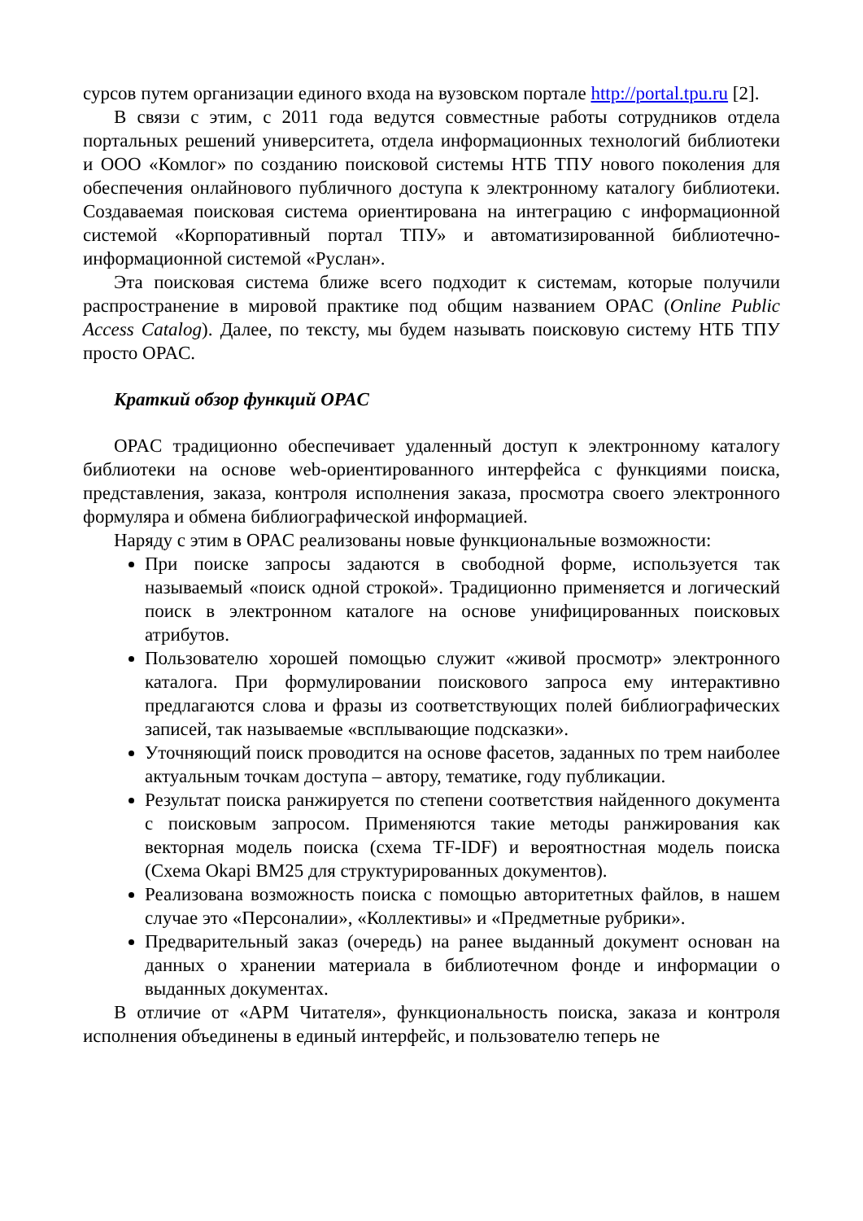сурсов путем организации единого входа на вузовском портале http://portal.tpu.ru [2].
В связи с этим, с 2011 года ведутся совместные работы сотрудников отдела портальных решений университета, отдела информационных технологий библиотеки и ООО «Комлог» по созданию поисковой системы НТБ ТПУ нового поколения для обеспечения онлайнового публичного доступа к электронному каталогу библиотеки. Создаваемая поисковая система ориентирована на интеграцию с информационной системой «Корпоративный портал ТПУ» и автоматизированной библиотечно-информационной системой «Руслан».
Эта поисковая система ближе всего подходит к системам, которые получили распространение в мировой практике под общим названием OPAC (Online Public Access Catalog). Далее, по тексту, мы будем называть поисковую систему НТБ ТПУ просто OPAC.
Краткий обзор функций OPAC
OPAC традиционно обеспечивает удаленный доступ к электронному каталогу библиотеки на основе web-ориентированного интерфейса с функциями поиска, представления, заказа, контроля исполнения заказа, просмотра своего электронного формуляра и обмена библиографической информацией.
Наряду с этим в OPAC реализованы новые функциональные возможности:
При поиске запросы задаются в свободной форме, используется так называемый «поиск одной строкой». Традиционно применяется и логический поиск в электронном каталоге на основе унифицированных поисковых атрибутов.
Пользователю хорошей помощью служит «живой просмотр» электронного каталога. При формулировании поискового запроса ему интерактивно предлагаются слова и фразы из соответствующих полей библиографических записей, так называемые «всплывающие подсказки».
Уточняющий поиск проводится на основе фасетов, заданных по трем наиболее актуальным точкам доступа – автору, тематике, году публикации.
Результат поиска ранжируется по степени соответствия найденного документа с поисковым запросом. Применяются такие методы ранжирования как векторная модель поиска (схема TF-IDF) и вероятностная модель поиска (Схема Okapi BM25 для структурированных документов).
Реализована возможность поиска с помощью авторитетных файлов, в нашем случае это «Персоналии», «Коллективы» и «Предметные рубрики».
Предварительный заказ (очередь) на ранее выданный документ основан на данных о хранении материала в библиотечном фонде и информации о выданных документах.
В отличие от «АРМ Читателя», функциональность поиска, заказа и контроля исполнения объединены в единый интерфейс, и пользователю теперь не